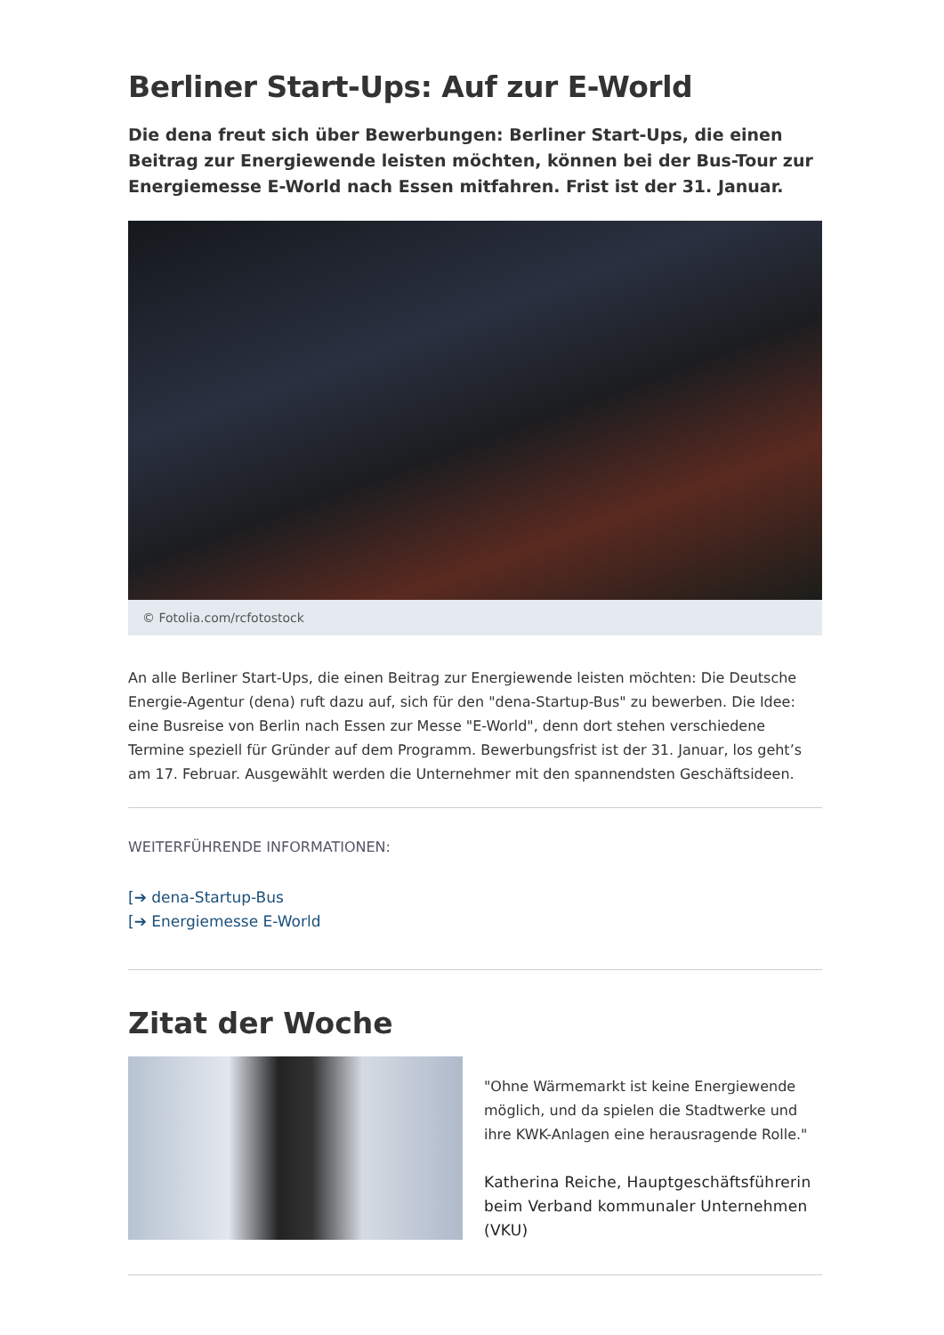Berliner Start-Ups: Auf zur E-World
Die dena freut sich über Bewerbungen: Berliner Start-Ups, die einen Beitrag zur Energiewende leisten möchten, können bei der Bus-Tour zur Energiemesse E-World nach Essen mitfahren. Frist ist der 31. Januar.
© Fotolia.com/rcfotostock
An alle Berliner Start-Ups, die einen Beitrag zur Energiewende leisten möchten: Die Deutsche Energie-Agentur (dena) ruft dazu auf, sich für den "dena-Startup-Bus" zu bewerben. Die Idee: eine Busreise von Berlin nach Essen zur Messe "E-World", denn dort stehen verschiedene Termine speziell für Gründer auf dem Programm. Bewerbungsfrist ist der 31. Januar, los geht’s am 17. Februar. Ausgewählt werden die Unternehmer mit den spannendsten Geschäftsideen.
WEITERFÜHRENDE INFORMATIONEN:
[➔ dena-Startup-Bus
[➔ Energiemesse E-World
Zitat der Woche
"Ohne Wärmemarkt ist keine Energiewende möglich, und da spielen die Stadtwerke und ihre KWK-Anlagen eine herausragende Rolle."
Katherina Reiche, Hauptgeschäftsführerin beim Verband kommunaler Unternehmen (VKU)